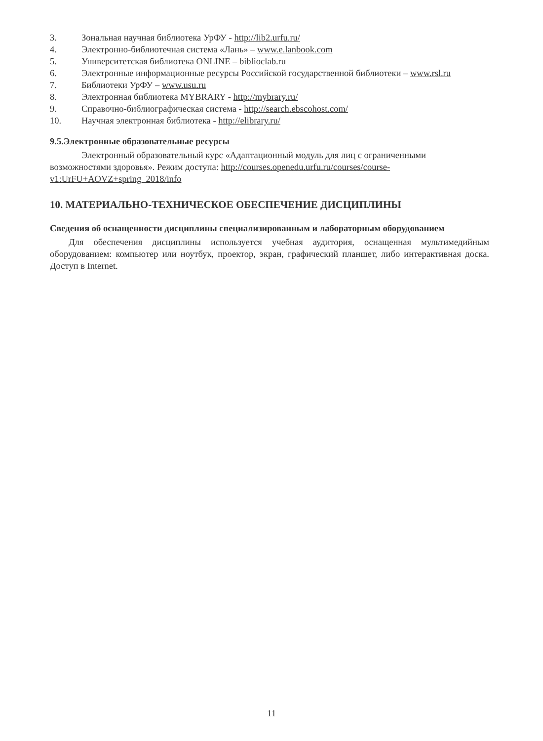3. Зональная научная библиотека УрФУ - http://lib2.urfu.ru/
4. Электронно-библиотечная система «Лань» – www.e.lanbook.com
5. Университетская библиотека ONLINE – biblioclab.ru
6. Электронные информационные ресурсы Российской государственной библиотеки – www.rsl.ru
7. Библиотеки УрФУ – www.usu.ru
8. Электронная библиотека MYBRARY - http://mybrary.ru/
9. Справочно-библиографическая система - http://search.ebscohost.com/
10. Научная электронная библиотека - http://elibrary.ru/
9.5.Электронные образовательные ресурсы
Электронный образовательный курс «Адаптационный модуль для лиц с ограниченными возможностями здоровья». Режим доступа: http://courses.openedu.urfu.ru/courses/course-v1:UrFU+AOVZ+spring_2018/info
10. МАТЕРИАЛЬНО-ТЕХНИЧЕСКОЕ ОБЕСПЕЧЕНИЕ ДИСЦИПЛИНЫ
Сведения об оснащенности дисциплины специализированным и лабораторным оборудованием
Для обеспечения дисциплины используется учебная аудитория, оснащенная мультимедийным оборудованием: компьютер или ноутбук, проектор, экран, графический планшет, либо интерактивная доска. Доступ в Internet.
11